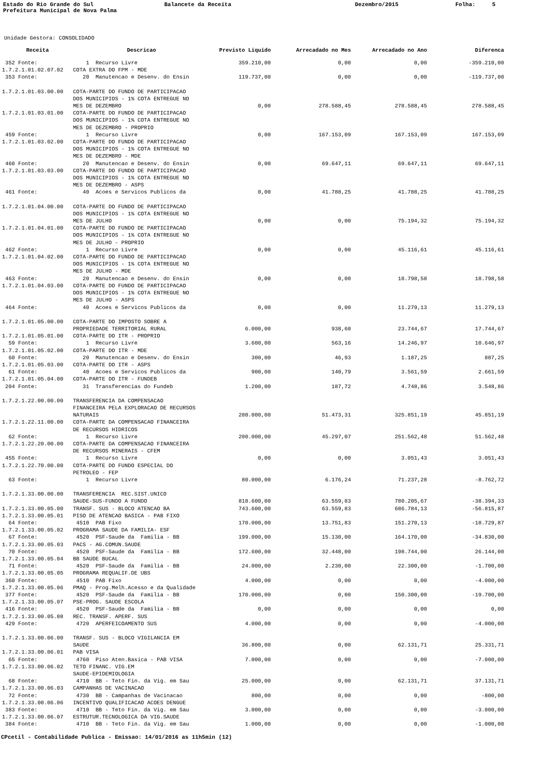Estado do Rio Grande do Sul Prefeitura Municipal de Nova Palma
Balancete da Receita
Dezembro/2015
Folha: 5
Unidade Gestora: CONSOLIDADO
| Receita | Descricao | Previsto Liquido | Arrecadado no Mes | Arrecadado no Ano | Diferenca |
| --- | --- | --- | --- | --- | --- |
| 352 Fonte: | 1 Recurso Livre | 359.210,00 | 0,00 | 0,00 | -359.210,00 |
| 1.7.2.1.01.02.07.02 | COTA EXTRA DO FPM - MDE | | | | |
| 353 Fonte: | 20 Manutencao e Desenv. do Ensin | 119.737,00 | 0,00 | 0,00 | -119.737,00 |
| 1.7.2.1.01.03.00.00 | COTA-PARTE DO FUNDO DE PARTICIPACAO DOS MUNICIPIOS - 1% COTA ENTREGUE NO MES DE DEZEMBRO | 0,00 | 278.588,45 | 278.588,45 | 278.588,45 |
| 1.7.2.1.01.03.01.00 | COTA-PARTE DO FUNDO DE PARTICIPACAO DOS MUNICIPIOS - 1% COTA ENTREGUE NO MES DE DEZEMBRO - PROPRIO | | | | |
| 459 Fonte: | 1 Recurso Livre | 0,00 | 167.153,09 | 167.153,09 | 167.153,09 |
| 1.7.2.1.01.03.02.00 | COTA-PARTE DO FUNDO DE PARTICIPACAO DOS MUNICIPIOS - 1% COTA ENTREGUE NO MES DE DEZEMBRO - MDE | | | | |
| 460 Fonte: | 20 Manutencao e Desenv. do Ensin | 0,00 | 69.647,11 | 69.647,11 | 69.647,11 |
| 1.7.2.1.01.03.03.00 | COTA-PARTE DO FUNDO DE PARTICIPACAO DOS MUNICIPIOS - 1% COTA ENTREGUE NO MES DE DEZEMBRO - ASPS | | | | |
| 461 Fonte: | 40 Acoes e Servicos Publicos da | 0,00 | 41.788,25 | 41.788,25 | 41.788,25 |
| 1.7.2.1.01.04.00.00 | COTA-PARTE DO FUNDO DE PARTICIPACAO DOS MUNICIPIOS - 1% COTA ENTREGUE NO MES DE JULHO | 0,00 | 0,00 | 75.194,32 | 75.194,32 |
| 1.7.2.1.01.04.01.00 | COTA-PARTE DO FUNDO DE PARTICIPACAO DOS MUNICIPIOS - 1% COTA ENTREGUE NO MES DE JULHO - PROPRIO | | | | |
| 462 Fonte: | 1 Recurso Livre | 0,00 | 0,00 | 45.116,61 | 45.116,61 |
| 1.7.2.1.01.04.02.00 | COTA-PARTE DO FUNDO DE PARTICIPACAO DOS MUNICIPIOS - 1% COTA ENTREGUE NO MES DE JULHO - MDE | | | | |
| 463 Fonte: | 20 Manutencao e Desenv. do Ensin | 0,00 | 0,00 | 18.798,58 | 18.798,58 |
| 1.7.2.1.01.04.03.00 | COTA-PARTE DO FUNDO DE PARTICIPACAO DOS MUNICIPIOS - 1% COTA ENTREGUE NO MES DE JULHO - ASPS | | | | |
| 464 Fonte: | 40 Acoes e Servicos Publicos da | 0,00 | 0,00 | 11.279,13 | 11.279,13 |
| 1.7.2.1.01.05.00.00 | COTA-PARTE DO IMPOSTO SOBRE A PROPRIEDADE TERRITORIAL RURAL | 6.000,00 | 938,60 | 23.744,67 | 17.744,67 |
| 1.7.2.1.01.05.01.00 | COTA-PARTE DO ITR - PROPRIO | | | | |
| 59 Fonte: | 1 Recurso Livre | 3.600,00 | 563,16 | 14.246,97 | 10.646,97 |
| 1.7.2.1.01.05.02.00 | COTA-PARTE DO ITR - MDE | | | | |
| 60 Fonte: | 20 Manutencao e Desenv. do Ensin | 300,00 | 46,93 | 1.187,25 | 887,25 |
| 1.7.2.1.01.05.03.00 | COTA-PARTE DO ITR - ASPS | | | | |
| 61 Fonte: | 40 Acoes e Servicos Publicos da | 900,00 | 140,79 | 3.561,59 | 2.661,59 |
| 1.7.2.1.01.05.04.00 | COTA-PARTE DO ITR - FUNDEB | | | | |
| 204 Fonte: | 31 Transferencias do Fundeb | 1.200,00 | 187,72 | 4.748,86 | 3.548,86 |
| 1.7.2.1.22.00.00.00 | TRANSFERENCIA DA COMPENSACAO FINANCEIRA PELA EXPLORACAO DE RECURSOS NATURAIS | 280.000,00 | 51.473,31 | 325.851,19 | 45.851,19 |
| 1.7.2.1.22.11.00.00 | COTA-PARTE DA COMPENSACAO FINANCEIRA DE RECURSOS HIDRICOS | | | | |
| 62 Fonte: | 1 Recurso Livre | 200.000,00 | 45.297,07 | 251.562,48 | 51.562,48 |
| 1.7.2.1.22.20.00.00 | COTA-PARTE DA COMPENSACAO FINANCEIRA DE RECURSOS MINERAIS - CFEM | | | | |
| 455 Fonte: | 1 Recurso Livre | 0,00 | 0,00 | 3.051,43 | 3.051,43 |
| 1.7.2.1.22.70.00.00 | COTA-PARTE DO FUNDO ESPECIAL DO PETROLEO - FEP | | | | |
| 63 Fonte: | 1 Recurso Livre | 80.000,00 | 6.176,24 | 71.237,28 | -8.762,72 |
| 1.7.2.1.33.00.00.00 | TRANSFERENCIA REC.SIST.UNICO SAUDE-SUS-FUNDO A FUNDO | 818.600,00 | 63.559,83 | 780.205,67 | -38.394,33 |
| 1.7.2.1.33.00.05.00 | TRANSF. SUS - BLOCO ATENCAO BA | 743.600,00 | 63.559,83 | 686.784,13 | -56.815,87 |
| 1.7.2.1.33.00.05.01 | PISO DE ATENCAO BASICA - PAB FIXO | | | | |
| 64 Fonte: | 4510 PAB Fixo | 170.000,00 | 13.751,83 | 151.270,13 | -18.729,87 |
| 1.7.2.1.33.00.05.02 | PROGRAMA SAUDE DA FAMILIA- ESF | | | | |
| 67 Fonte: | 4520 PSF-Saude da Familia - BB | 199.000,00 | 15.130,00 | 164.170,00 | -34.830,00 |
| 1.7.2.1.33.00.05.03 | PACS - AG.COMUN.SAUDE | | | | |
| 70 Fonte: | 4520 PSF-Saude da Familia - BB | 172.600,00 | 32.448,00 | 198.744,00 | 26.144,00 |
| 1.7.2.1.33.00.05.04 | BB SAUDE BUCAL | | | | |
| 71 Fonte: | 4520 PSF-Saude da Familia - BB | 24.000,00 | 2.230,00 | 22.300,00 | -1.700,00 |
| 1.7.2.1.33.00.05.05 | PROGRAMA REQUALIF.DE UBS | | | | |
| 360 Fonte: | 4510 PAB Fixo | 4.000,00 | 0,00 | 0,00 | -4.000,00 |
| 1.7.2.1.33.00.05.06 | PMAQ - Prog.Melh.Acesso e da Qualidade | | | | |
| 377 Fonte: | 4520 PSF-Saude da Familia - BB | 170.000,00 | 0,00 | 150.300,00 | -19.700,00 |
| 1.7.2.1.33.00.05.07 | PSE-PROG. SAUDE ESCOLA | | | | |
| 416 Fonte: | 4520 PSF-Saude da Familia - BB | 0,00 | 0,00 | 0,00 | 0,00 |
| 1.7.2.1.33.00.05.08 | REC. TRANSF. APERF. SUS | | | | |
| 429 Fonte: | 4720 APERFEICOAMENTO SUS | 4.000,00 | 0,00 | 0,00 | -4.000,00 |
| 1.7.2.1.33.00.06.00 | TRANSF. SUS - BLOCO VIGILANCIA EM SAUDE | 36.800,00 | 0,00 | 62.131,71 | 25.331,71 |
| 1.7.2.1.33.00.06.01 | PAB VISA | | | | |
| 65 Fonte: | 4760 Piso Aten.Basica - PAB VISA | 7.000,00 | 0,00 | 0,00 | -7.000,00 |
| 1.7.2.1.33.00.06.02 | TETO FINANC. VIG.EM SAUDE-EPIDEMIOLOGIA | | | | |
| 68 Fonte: | 4710 BB - Teto Fin. da Vig. em Sau | 25.000,00 | 0,00 | 62.131,71 | 37.131,71 |
| 1.7.2.1.33.00.06.03 | CAMPANHAS DE VACINACAO | | | | |
| 72 Fonte: | 4730 BB - Campanhas de Vacinacao | 800,00 | 0,00 | 0,00 | -800,00 |
| 1.7.2.1.33.00.06.06 | INCENTIVO QUALIFICACAO ACOES DENGUE | | | | |
| 383 Fonte: | 4710 BB - Teto Fin. da Vig. em Sau | 3.000,00 | 0,00 | 0,00 | -3.000,00 |
| 1.7.2.1.33.00.06.07 | ESTRUTUR.TECNOLOGICA DA VIG.SAUDE | | | | |
| 384 Fonte: | 4710 BB - Teto Fin. da Vig. em Sau | 1.000,00 | 0,00 | 0,00 | -1.000,00 |
CPcetil - Contabilidade Publica - Emissao: 14/01/2016 as 11h5min (12)